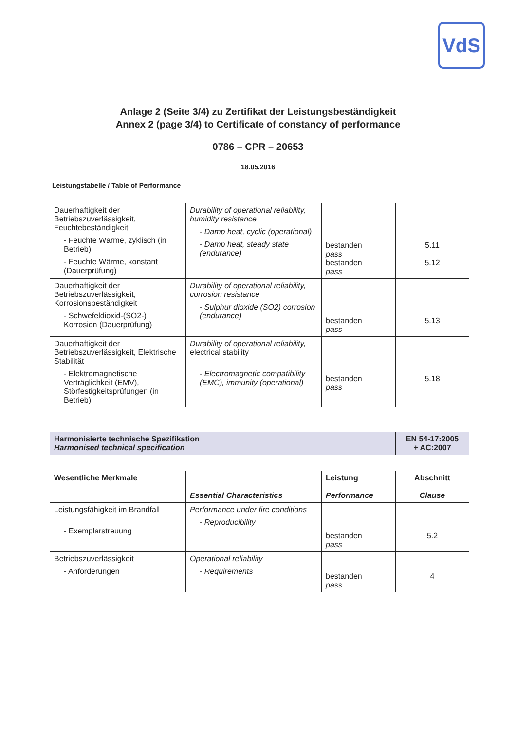VdS
Anlage 2 (Seite 3/4) zu Zertifikat der Leistungsbeständigkeit
Annex 2 (page 3/4) to Certificate of constancy of performance
0786 – CPR – 20653
18.05.2016
Leistungstabelle / Table of Performance
| Dauerhaftigkeit der Betriebszuverlässigkeit, Feuchtebeständigkeit - Feuchte Wärme, zyklisch (in Betrieb) - Feuchte Wärme, konstant (Dauerprüfung) | Durability of operational reliability, humidity resistance - Damp heat, cyclic (operational) - Damp heat, steady state (endurance) | bestanden pass bestanden pass | 5.11 5.12 |
| Dauerhaftigkeit der Betriebszuverlässigkeit, Korrosionsbeständigkeit - Schwefeldioxid-(SO2-) Korrosion (Dauerprüfung) | Durability of operational reliability, corrosion resistance - Sulphur dioxide (SO2) corrosion (endurance) | bestanden pass | 5.13 |
| Dauerhaftigkeit der Betriebszuverlässigkeit, Elektrische Stabilität - Elektromagnetische Verträglichkeit (EMV), Störfestigkeitsprüfungen (in Betrieb) | Durability of operational reliability, electrical stability - Electromagnetic compatibility (EMC), immunity (operational) | bestanden pass | 5.18 |
| Harmonisierte technische Spezifikation Harmonised technical specification | | | EN 54-17:2005 + AC:2007 |
| Wesentliche Merkmale | Essential Characteristics | Leistung Performance | Abschnitt Clause |
| Leistungsfähigkeit im Brandfall - Exemplarstreuung | Performance under fire conditions - Reproducibility | bestanden pass | 5.2 |
| Betriebszuverlässigkeit - Anforderungen | Operational reliability - Requirements | bestanden pass | 4 |